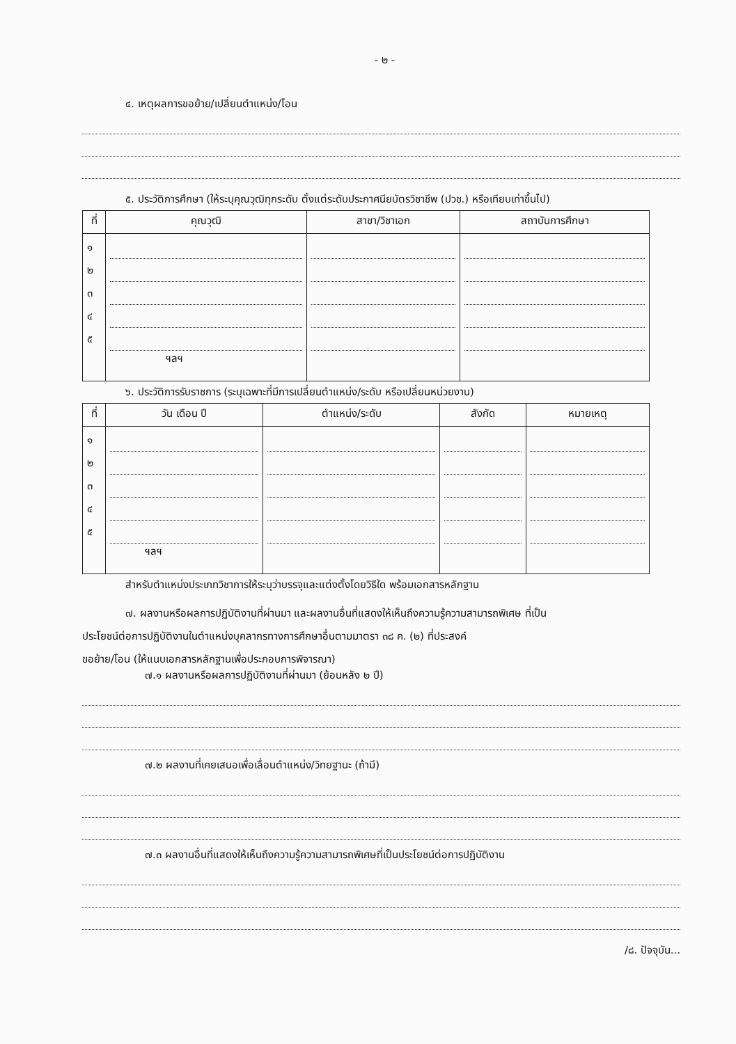- ๒ -
๔. เหตุผลการขอย้าย/เปลี่ยนตำแหน่ง/โอน
๕. ประวัติการศึกษา (ให้ระบุคุณวุฒิทุกระดับ ตั้งแต่ระดับประกาศนียบัตรวิชาชีพ (ปวช.) หรือเทียบเท่าขึ้นไป)
| ที่ | คุณวุฒิ | สาขา/วิชาเอก | สถาบันการศึกษา |
| --- | --- | --- | --- |
| ๑ ๒ ๓ ๔ ๕ | ฯลฯ | | |
๖. ประวัติการรับราชการ (ระบุเฉพาะที่มีการเปลี่ยนตำแหน่ง/ระดับ หรือเปลี่ยนหน่วยงาน)
| ที่ | วัน เดือน ปี | ตำแหน่ง/ระดับ | สังกัด | หมายเหตุ |
| --- | --- | --- | --- | --- |
| ๑ ๒ ๓ ๔ ๕ | ฯลฯ | | | |
สำหรับตำแหน่งประเภทวิชาการให้ระบุว่าบรรจุและแต่งตั้งโดยวิธีใด พร้อมเอกสารหลักฐาน
๗. ผลงานหรือผลการปฏิบัติงานที่ผ่านมา และผลงานอื่นที่แสดงให้เห็นถึงความรู้ความสามารถพิเศษ ที่เป็น
ประโยชน์ต่อการปฏิบัติงานในตำแหน่งบุคลากรทางการศึกษาอื่นตามมาตรา ๓๘ ค. (๒) ที่ประสงค์
ขอย้าย/โอน (ให้แนบเอกสารหลักฐานเพื่อประกอบการพิจารณา)
๗.๑ ผลงานหรือผลการปฏิบัติงานที่ผ่านมา (ย้อนหลัง ๒ ปี)
๗.๒ ผลงานที่เคยเสนอเพื่อเลื่อนตำแหน่ง/วิทยฐานะ (ถ้ามี)
๗.๓ ผลงานอื่นที่แสดงให้เห็นถึงความรู้ความสามารถพิเศษที่เป็นประโยชน์ต่อการปฏิบัติงาน
/๘. ปัจจุบัน...